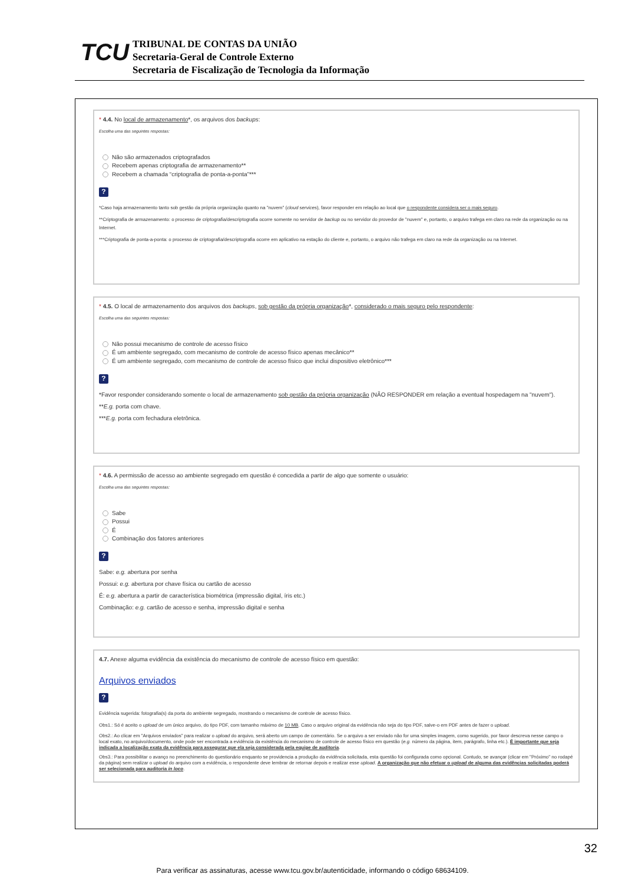TCU
TRIBUNAL DE CONTAS DA UNIÃO
Secretaria-Geral de Controle Externo
Secretaria de Fiscalização de Tecnologia da Informação
* 4.4. No local de armazenamento*, os arquivos dos backups:
Escolha uma das seguintes respostas:
Não são armazenados criptografados
Recebem apenas criptografia de armazenamento**
Recebem a chamada “criptografia de ponta-a-ponta”***
?
*Caso haja armazenamento tanto sob gestão da própria organização quanto na "nuvem" (cloud services), favor responder em relação ao local que o respondente considera ser o mais seguro.
**Criptografia de armazenamento: o processo de criptografia/descriptografia ocorre somente no servidor de backup ou no servidor do provedor de "nuvem" e, portanto, o arquivo trafega em claro na rede da organização ou na Internet.
***Criptografia de ponta-a-ponta: o processo de criptografia/descriptografia ocorre em aplicativo na estação do cliente e, portanto, o arquivo não trafega em claro na rede da organização ou na Internet.
* 4.5. O local de armazenamento dos arquivos dos backups, sob gestão da própria organização*, considerado o mais seguro pelo respondente:
Escolha uma das seguintes respostas:
Não possui mecanismo de controle de acesso físico
É um ambiente segregado, com mecanismo de controle de acesso físico apenas mecânico**
É um ambiente segregado, com mecanismo de controle de acesso físico que inclui dispositivo eletrônico***
?
*Favor responder considerando somente o local de armazenamento sob gestão da própria organização (NÃO RESPONDER em relação a eventual hospedagem na "nuvem").
**E.g. porta com chave.
***E.g. porta com fechadura eletrônica.
* 4.6. A permissão de acesso ao ambiente segregado em questão é concedida a partir de algo que somente o usuário:
Escolha uma das seguintes respostas:
Sabe
Possui
É
Combinação dos fatores anteriores
?
Sabe: e.g. abertura por senha
Possui: e.g. abertura por chave física ou cartão de acesso
É: e.g. abertura a partir de característica biométrica (impressão digital, íris etc.)
Combinação: e.g. cartão de acesso e senha, impressão digital e senha
4.7. Anexe alguma evidência da existência do mecanismo de controle de acesso físico em questão:
Arquivos enviados
?
Evidência sugerida: fotografia(s) da porta do ambiente segregado, mostrando o mecanismo de controle de acesso físico.
Obs1.: Só é aceito o upload de um único arquivo, do tipo PDF, com tamanho máximo de 10 MB. Caso o arquivo original da evidência não seja do tipo PDF, salve-o em PDF antes de fazer o upload.
Obs2.: Ao clicar em "Arquivos enviados" para realizar o upload do arquivo, será aberto um campo de comentário. Se o arquivo a ser enviado não for uma simples imagem, como sugerido, por favor descreva nesse campo o local exato, no arquivo/documento, onde pode ser encontrada a evidência da existência do mecanismo de controle de acesso físico em questão (e.g. número da página, item, parágrafo, linha etc.). É importante que seja indicada a localização exata da evidência para assegurar que ela seja considerada pela equipe de auditoria.
Obs3.: Para possibilitar o avanço no preenchimento do questionário enquanto se providencia a produção da evidência solicitada, esta questão foi configurada como opcional. Contudo, se avançar (clicar em "Próximo" no rodapé da página) sem realizar o upload do arquivo com a evidência, o respondente deve lembrar de retornar depois e realizar esse upload. A organização que não efetuar o upload de alguma das evidências solicitadas poderá ser selecionada para auditoria in loco.
32
Para verificar as assinaturas, acesse www.tcu.gov.br/autenticidade, informando o código 68634109.